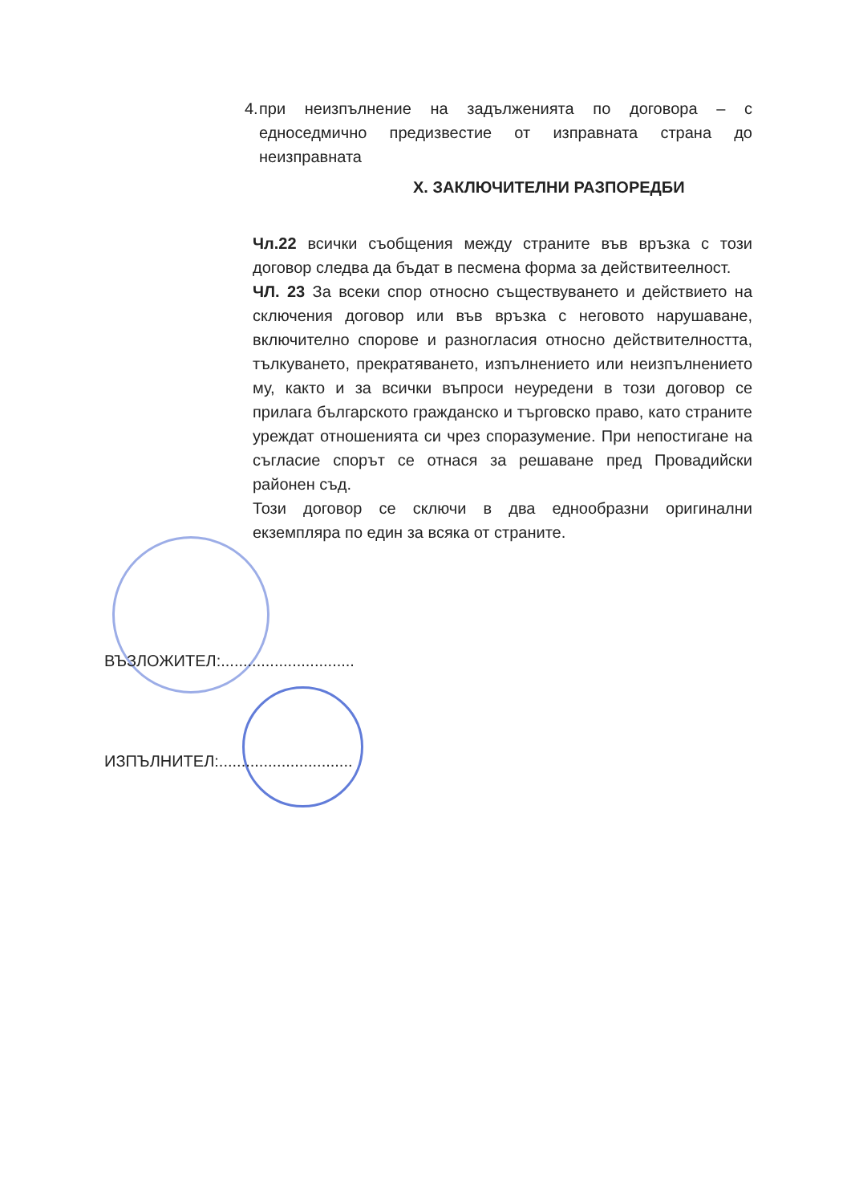4. при неизпълнение на задълженията по договора – с едноседмично предизвестие от изправната страна до неизправната
X. ЗАКЛЮЧИТЕЛНИ РАЗПОРЕДБИ
Чл.22 всички съобщения между страните във връзка с този договор следва да бъдат в песмена форма за действитеелност.
ЧЛ. 23 За всеки спор относно съществуването и действието на сключения договор или във връзка с неговото нарушаване, включително спорове и разногласия относно действителността, тълкуването, прекратяването, изпълнението или неизпълнението му, както и за всички въпроси неуредени в този договор се прилага българското гражданско и търговско право, като страните уреждат отношенията си чрез споразумение. При непостигане на съгласие спорът се отнася за решаване пред Провадийски районен съд.
Този договор се сключи в два еднообразни оригинални екземпляра по един за всяка от страните.
ВЪЗЛОЖИТЕЛ:..............................
ИЗПЪЛНИТЕЛ:..............................